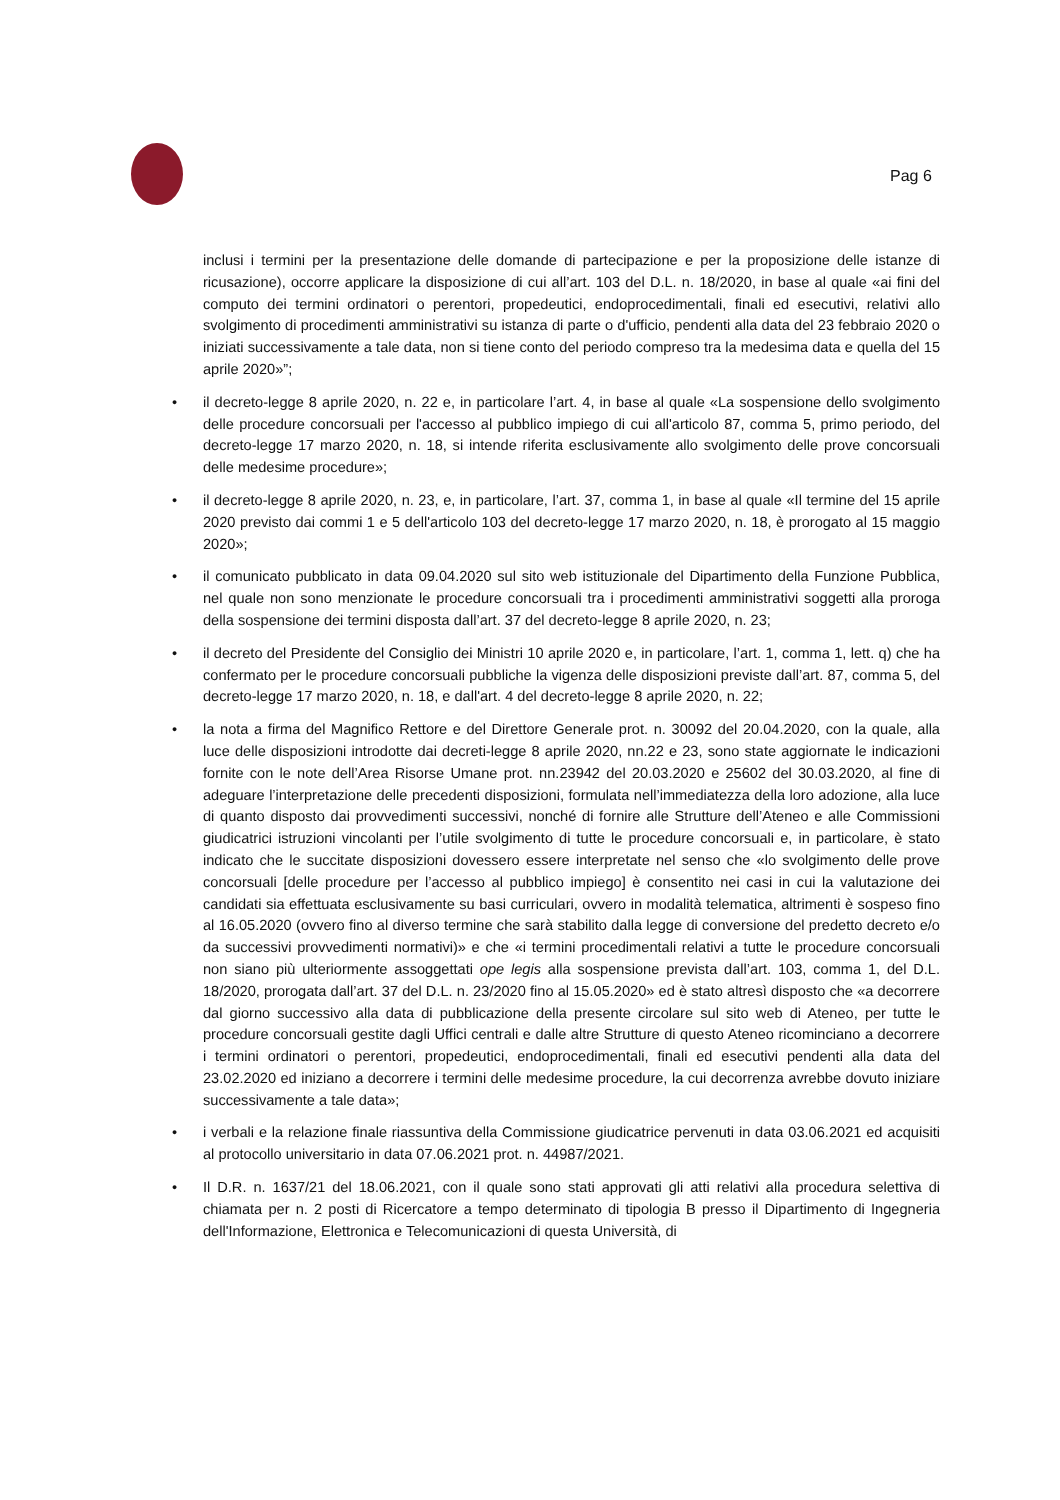Pag 6
inclusi i termini per la presentazione delle domande di partecipazione e per la proposizione delle istanze di ricusazione), occorre applicare la disposizione di cui all’art. 103 del D.L. n. 18/2020, in base al quale «ai fini del computo dei termini ordinatori o perentori, propedeutici, endoprocedimentali, finali ed esecutivi, relativi allo svolgimento di procedimenti amministrativi su istanza di parte o d'ufficio, pendenti alla data del 23 febbraio 2020 o iniziati successivamente a tale data, non si tiene conto del periodo compreso tra la medesima data e quella del 15 aprile 2020»”;
• il decreto-legge 8 aprile 2020, n. 22 e, in particolare l’art. 4, in base al quale «La sospensione dello svolgimento delle procedure concorsuali per l'accesso al pubblico impiego di cui all'articolo 87, comma 5, primo periodo, del decreto-legge 17 marzo 2020, n. 18, si intende riferita esclusivamente allo svolgimento delle prove concorsuali delle medesime procedure»;
• il decreto-legge 8 aprile 2020, n. 23, e, in particolare, l’art. 37, comma 1, in base al quale «Il termine del 15 aprile 2020 previsto dai commi 1 e 5 dell'articolo 103 del decreto-legge 17 marzo 2020, n. 18, è prorogato al 15 maggio 2020»;
• il comunicato pubblicato in data 09.04.2020 sul sito web istituzionale del Dipartimento della Funzione Pubblica, nel quale non sono menzionate le procedure concorsuali tra i procedimenti amministrativi soggetti alla proroga della sospensione dei termini disposta dall’art. 37 del decreto-legge 8 aprile 2020, n. 23;
• il decreto del Presidente del Consiglio dei Ministri 10 aprile 2020 e, in particolare, l’art. 1, comma 1, lett. q) che ha confermato per le procedure concorsuali pubbliche la vigenza delle disposizioni previste dall’art. 87, comma 5, del decreto-legge 17 marzo 2020, n. 18, e dall'art. 4 del decreto-legge 8 aprile 2020, n. 22;
• la nota a firma del Magnifico Rettore e del Direttore Generale prot. n. 30092 del 20.04.2020, con la quale, alla luce delle disposizioni introdotte dai decreti-legge 8 aprile 2020, nn.22 e 23, sono state aggiornate le indicazioni fornite con le note dell’Area Risorse Umane prot. nn.23942 del 20.03.2020 e 25602 del 30.03.2020, al fine di adeguare l’interpretazione delle precedenti disposizioni, formulata nell’immediatezza della loro adozione, alla luce di quanto disposto dai provvedimenti successivi, nonché di fornire alle Strutture dell’Ateneo e alle Commissioni giudicatrici istruzioni vincolanti per l’utile svolgimento di tutte le procedure concorsuali e, in particolare, è stato indicato che le succitate disposizioni dovessero essere interpretate nel senso che «lo svolgimento delle prove concorsuali [delle procedure per l’accesso al pubblico impiego] è consentito nei casi in cui la valutazione dei candidati sia effettuata esclusivamente su basi curriculari, ovvero in modalità telematica, altrimenti è sospeso fino al 16.05.2020 (ovvero fino al diverso termine che sarà stabilito dalla legge di conversione del predetto decreto e/o da successivi provvedimenti normativi)» e che «i termini procedimentali relativi a tutte le procedure concorsuali non siano più ulteriormente assoggettati ope legis alla sospensione prevista dall’art. 103, comma 1, del D.L. 18/2020, prorogata dall’art. 37 del D.L. n. 23/2020 fino al 15.05.2020» ed è stato altresì disposto che «a decorrere dal giorno successivo alla data di pubblicazione della presente circolare sul sito web di Ateneo, per tutte le procedure concorsuali gestite dagli Uffici centrali e dalle altre Strutture di questo Ateneo ricominciano a decorrere i termini ordinatori o perentori, propedeutici, endoprocedimentali, finali ed esecutivi pendenti alla data del 23.02.2020 ed iniziano a decorrere i termini delle medesime procedure, la cui decorrenza avrebbe dovuto iniziare successivamente a tale data»;
• i verbali e la relazione finale riassuntiva della Commissione giudicatrice pervenuti in data 03.06.2021 ed acquisiti al protocollo universitario in data 07.06.2021 prot. n. 44987/2021.
• Il D.R. n. 1637/21 del 18.06.2021, con il quale sono stati approvati gli atti relativi alla procedura selettiva di chiamata per n. 2 posti di Ricercatore a tempo determinato di tipologia B presso il Dipartimento di Ingegneria dell'Informazione, Elettronica e Telecomunicazioni di questa Università, di